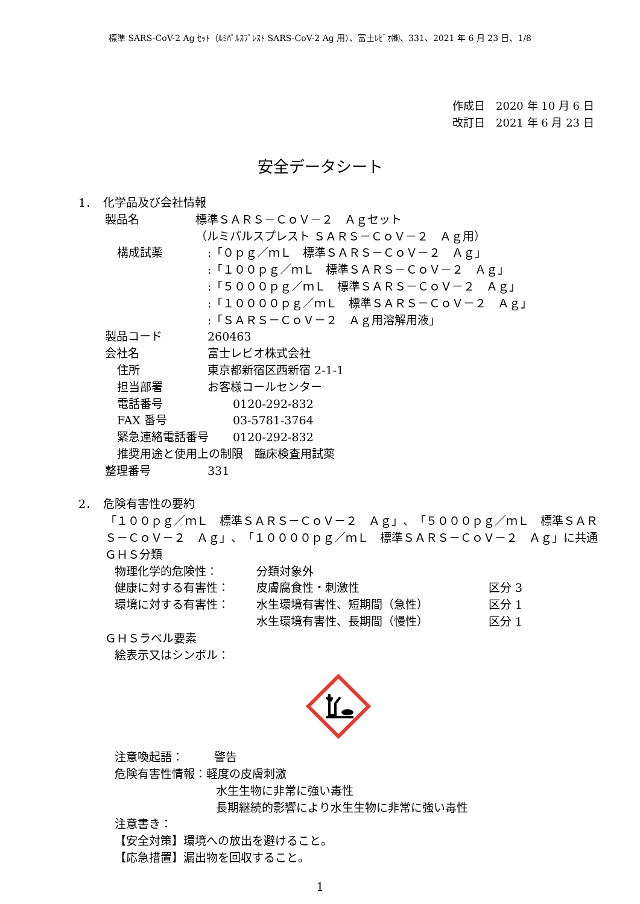標準 SARS-CoV-2 Ag ｾｯﾄ（ﾙﾐﾊﾟﾙｽﾌﾟﾚｽﾄ SARS-CoV-2 Ag 用）、富士ﾚﾋﾞｵ㈱、331、2021 年 6 月 23 日、1/8
作成日　2020 年 10 月 6 日
改訂日　2021 年 6 月 23 日
安全データシート
1．　化学品及び会社情報
製品名 標準ＳＡＲＳ－ＣｏＶ－２　Ａｇセット
（ルミパルスプレスト ＳＡＲＳ－ＣｏＶ－２　Ａｇ用）
構成試薬:「０ｐｇ／ｍＬ　標準ＳＡＲＳ－ＣｏＶ－２　Ａｇ」
:「１００ｐｇ／ｍＬ　標準ＳＡＲＳ－ＣｏＶ－２　Ａｇ」
:「５０００ｐｇ／ｍＬ　標準ＳＡＲＳ－ＣｏＶ－２　Ａｇ」
:「１００００ｐｇ／ｍＬ　標準ＳＡＲＳ－ＣｏＶ－２　Ａｇ」
:「ＳＡＲＳ－ＣｏＶ－２　Ａｇ用溶解用液」
製品コード 260463
会社名 富士レビオ株式会社
住所 東京都新宿区西新宿 2-1-1
担当部署 お客様コールセンター
電話番号 0120-292-832
FAX 番号 03-5781-3764
緊急連絡電話番号 0120-292-832
推奨用途と使用上の制限　臨床検査用試薬
整理番号 331
2．　危険有害性の要約
「１００ｐｇ／ｍＬ　標準ＳＡＲＳ－ＣｏＶ－２　Ａｇ」、「５０００ｐｇ／ｍＬ　標準ＳＡＲＳ－ＣｏＶ－２　Ａｇ」、「１００００ｐｇ／ｍＬ　標準ＳＡＲＳ－ＣｏＶ－２　Ａｇ」に共通
ＧＨＳ分類
物理化学的危険性： 分類対象外
健康に対する有害性： 皮膚腐食性・刺激性 区分 3
環境に対する有害性： 水生環境有害性、短期間（急性） 区分 1
水生環境有害性、長期間（慢性） 区分 1
ＧＨＳラベル要素
絵表示又はシンボル：
注意喚起語： 警告
危険有害性情報： 軽度の皮膚刺激
水生生物に非常に強い毒性
長期継続的影響により水生生物に非常に強い毒性
注意書き：
【安全対策】環境への放出を避けること。
【応急措置】漏出物を回収すること。
1